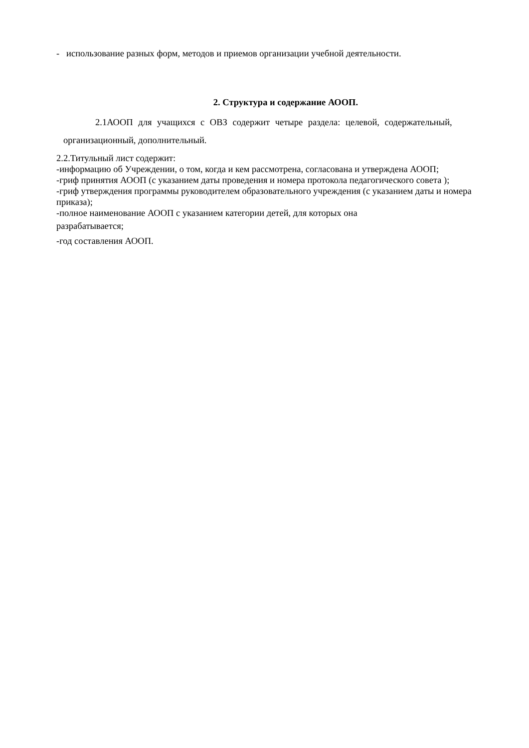- использование разных форм, методов и приемов организации учебной деятельности.
2. Структура и содержание АООП.
2.1АООП для учащихся с ОВЗ содержит четыре раздела: целевой, содержательный,
организационный, дополнительный.
2.2.Титульный лист содержит:
-информацию об Учреждении, о том, когда и кем рассмотрена, согласована и утверждена АООП;
-гриф принятия АООП (с указанием даты проведения и номера протокола педагогического совета );
-гриф утверждения программы руководителем образовательного учреждения (с указанием даты и номера приказа);
-полное наименование АООП с указанием категории детей, для которых она
разрабатывается;
-год составления АООП.